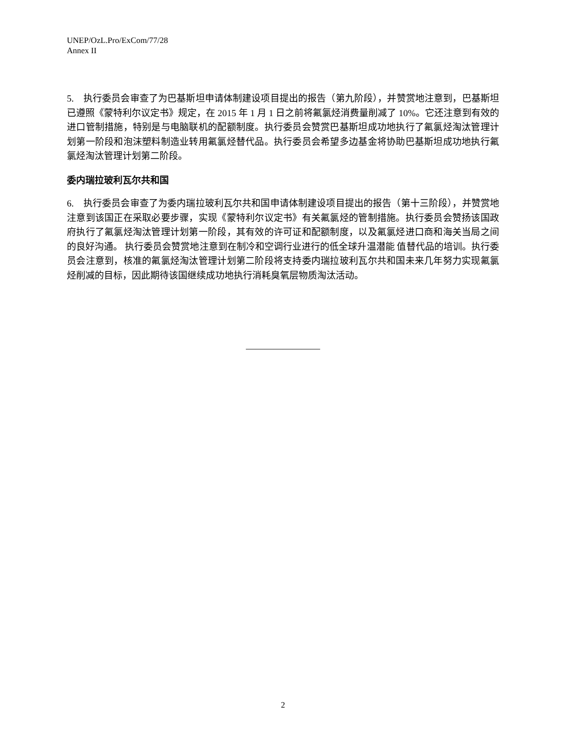UNEP/OzL.Pro/ExCom/77/28
Annex II
5. 执行委员会审查了为巴基斯坦申请体制建设项目提出的报告（第九阶段），并赞赏地注意到，巴基斯坦已遵照《蒙特利尔议定书》规定，在 2015 年 1 月 1 日之前将氟氯烃消费量削减了 10%。它还注意到有效的进口管制措施，特别是与电脑联机的配额制度。执行委员会赞赏巴基斯坦成功地执行了氟氯烃淘汰管理计划第一阶段和泡沫塑料制造业转用氟氯烃替代品。执行委员会希望多边基金将协助巴基斯坦成功地执行氟氯烃淘汰管理计划第二阶段。
委内瑞拉玻利瓦尔共和国
6. 执行委员会审查了为委内瑞拉玻利瓦尔共和国申请体制建设项目提出的报告（第十三阶段），并赞赏地注意到该国正在采取必要步骤，实现《蒙特利尔议定书》有关氟氯烃的管制措施。执行委员会赞扬该国政府执行了氟氯烃淘汰管理计划第一阶段，其有效的许可证和配额制度，以及氟氯烃进口商和海关当局之间的良好沟通。 执行委员会赞赏地注意到在制冷和空调行业进行的低全球升温潜能 值替代品的培训。执行委员会注意到，核准的氟氯烃淘汰管理计划第二阶段将支持委内瑞拉玻利瓦尔共和国未来几年努力实现氟氯烃削减的目标，因此期待该国继续成功地执行消耗臭氧层物质淘汰活动。
————————
2